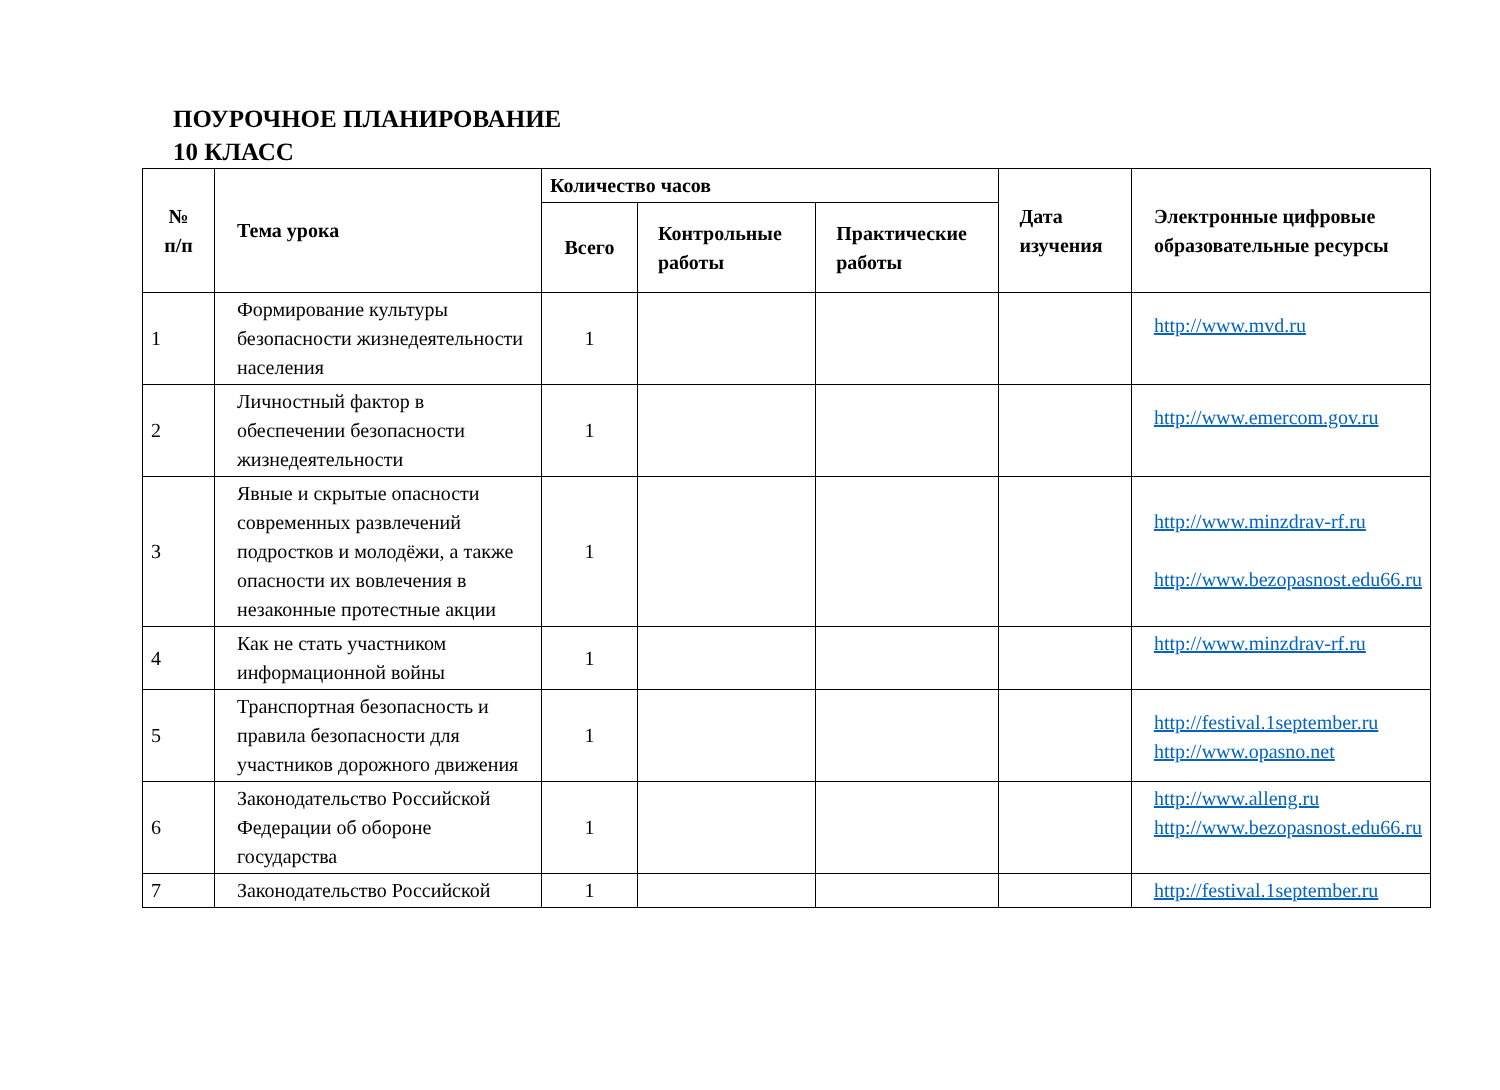ПОУРОЧНОЕ ПЛАНИРОВАНИЕ
10 КЛАСС
| № п/п | Тема урока | Количество часов | | | Дата изучения | Электронные цифровые образовательные ресурсы |
| --- | --- | --- | --- | --- | --- | --- |
| | | Всего | Контрольные работы | Практические работы | | |
| 1 | Формирование культуры безопасности жизнедеятельности населения | 1 | | | | http://www.mvd.ru |
| 2 | Личностный фактор в обеспечении безопасности жизнедеятельности | 1 | | | | http://www.emercom.gov.ru |
| 3 | Явные и скрытые опасности современных развлечений подростков и молодёжи, а также опасности их вовлечения в незаконные протестные акции | 1 | | | | http://www.minzdrav-rf.ru http://www.bezopasnost.edu66.ru |
| 4 | Как не стать участником информационной войны | 1 | | | | http://www.minzdrav-rf.ru |
| 5 | Транспортная безопасность и правила безопасности для участников дорожного движения | 1 | | | | http://festival.1september.ru http://www.opasno.net |
| 6 | Законодательство Российской Федерации об обороне государства | 1 | | | | http://www.alleng.ru http://www.bezopasnost.edu66.ru |
| 7 | Законодательство Российской | 1 | | | | http://festival.1september.ru |